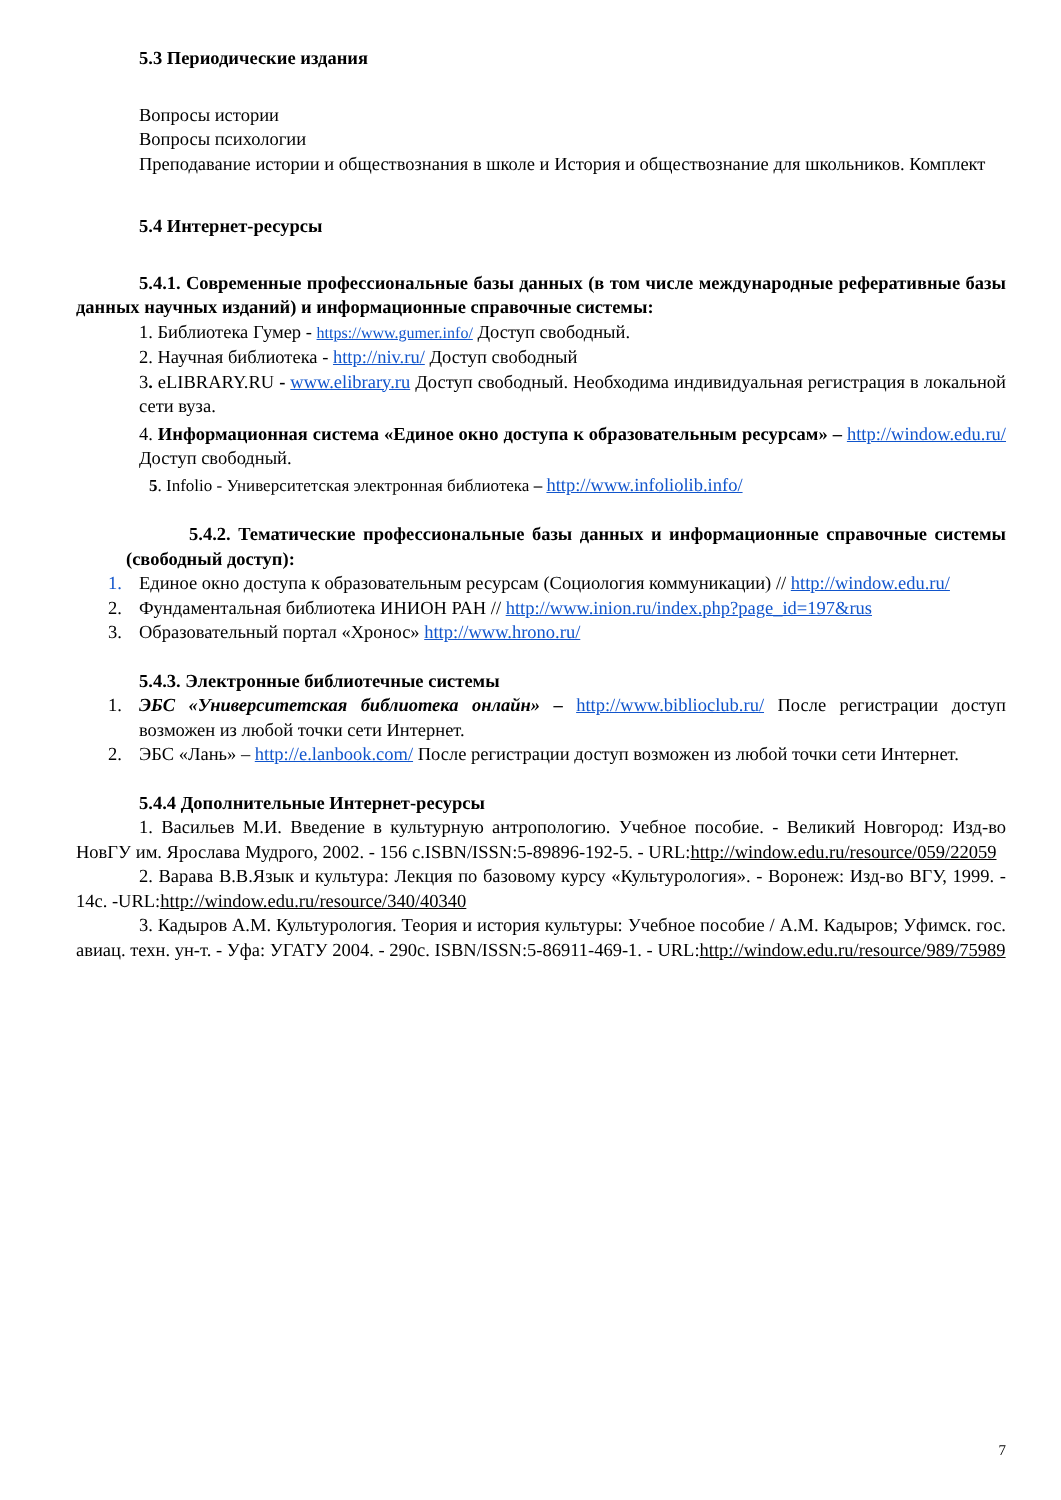5.3 Периодические издания
Вопросы истории
Вопросы психологии
Преподавание истории и обществознания в школе и История и обществознание для школьников. Комплект
5.4 Интернет-ресурсы
5.4.1. Современные профессиональные базы данных (в том числе международные реферативные базы данных научных изданий) и информационные справочные системы:
1. Библиотека Гумер - https://www.gumer.info/ Доступ свободный.
2. Научная библиотека - http://niv.ru/ Доступ свободный
3. eLIBRARY.RU - www.elibrary.ru Доступ свободный. Необходима индивидуальная регистрация в локальной сети вуза.
4. Информационная система «Единое окно доступа к образовательным ресурсам» – http://window.edu.ru/ Доступ свободный.
5. Infolio - Университетская электронная библиотека – http://www.infoliolib.info/
5.4.2. Тематические профессиональные базы данных и информационные справочные системы (свободный доступ):
1. Единое окно доступа к образовательным ресурсам (Социология коммуникации) // http://window.edu.ru/
2. Фундаментальная библиотека ИНИОН РАН // http://www.inion.ru/index.php?page_id=197&rus
3. Образовательный портал «Хронос» http://www.hrono.ru/
5.4.3. Электронные библиотечные системы
1. ЭБС «Университетская библиотека онлайн» – http://www.biblioclub.ru/ После регистрации доступ возможен из любой точки сети Интернет.
2. ЭБС «Лань» – http://e.lanbook.com/ После регистрации доступ возможен из любой точки сети Интернет.
5.4.4 Дополнительные Интернет-ресурсы
1. Васильев М.И. Введение в культурную антропологию. Учебное пособие. - Великий Новгород: Изд-во НовГУ им. Ярослава Мудрого, 2002. - 156 с.ISBN/ISSN:5-89896-192-5. - URL:http://window.edu.ru/resource/059/22059
2. Варава В.В.Язык и культура: Лекция по базовому курсу «Культурология». - Воронеж: Изд-во ВГУ, 1999. - 14с. -URL:http://window.edu.ru/resource/340/40340
3. Кадыров А.М. Культурология. Теория и история культуры: Учебное пособие / А.М. Кадыров; Уфимск. гос. авиац. техн. ун-т. - Уфа: УГАТУ 2004. - 290с. ISBN/ISSN:5-86911-469-1. - URL:http://window.edu.ru/resource/989/75989
7